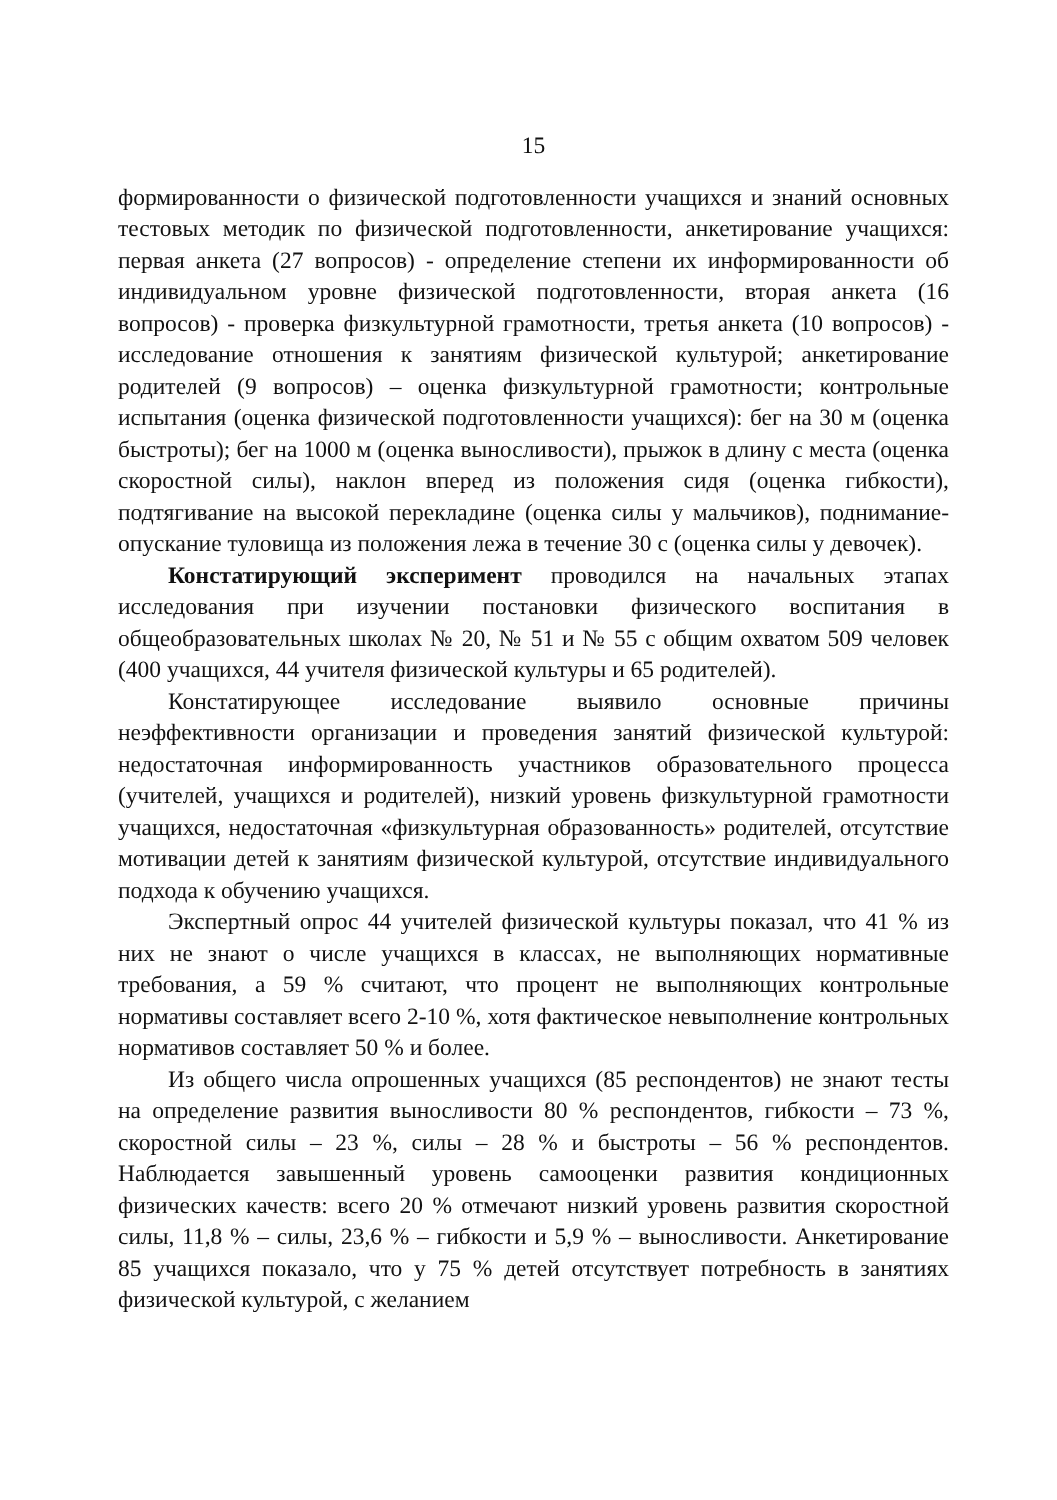15
формированности о физической подготовленности учащихся и знаний основных тестовых методик по физической подготовленности, анкетирование учащихся: первая анкета (27 вопросов) - определение степени их информированности об индивидуальном уровне физической подготовленности, вторая анкета (16 вопросов) - проверка физкультурной грамотности, третья анкета (10 вопросов) - исследование отношения к занятиям физической культурой; анкетирование родителей (9 вопросов) – оценка физкультурной грамотности; контрольные испытания (оценка физической подготовленности учащихся): бег на 30 м (оценка быстроты); бег на 1000 м (оценка выносливости), прыжок в длину с места (оценка скоростной силы), наклон вперед из положения сидя (оценка гибкости), подтягивание на высокой перекладине (оценка силы у мальчиков), поднимание-опускание туловища из положения лежа в течение 30 с (оценка силы у девочек).
Констатирующий эксперимент проводился на начальных этапах исследования при изучении постановки физического воспитания в общеобразовательных школах № 20, № 51 и № 55 с общим охватом 509 человек (400 учащихся, 44 учителя физической культуры и 65 родителей).
Констатирующее исследование выявило основные причины неэффективности организации и проведения занятий физической культурой: недостаточная информированность участников образовательного процесса (учителей, учащихся и родителей), низкий уровень физкультурной грамотности учащихся, недостаточная «физкультурная образованность» родителей, отсутствие мотивации детей к занятиям физической культурой, отсутствие индивидуального подхода к обучению учащихся.
Экспертный опрос 44 учителей физической культуры показал, что 41 % из них не знают о числе учащихся в классах, не выполняющих нормативные требования, а 59 % считают, что процент не выполняющих контрольные нормативы составляет всего 2-10 %, хотя фактическое невыполнение контрольных нормативов составляет 50 % и более.
Из общего числа опрошенных учащихся (85 респондентов) не знают тесты на определение развития выносливости 80 % респондентов, гибкости – 73 %, скоростной силы – 23 %, силы – 28 % и быстроты – 56 % респондентов. Наблюдается завышенный уровень самооценки развития кондиционных физических качеств: всего 20 % отмечают низкий уровень развития скоростной силы, 11,8 % – силы, 23,6 % – гибкости и 5,9 % – выносливости. Анкетирование 85 учащихся показало, что у 75 % детей отсутствует потребность в занятиях физической культурой, с желанием